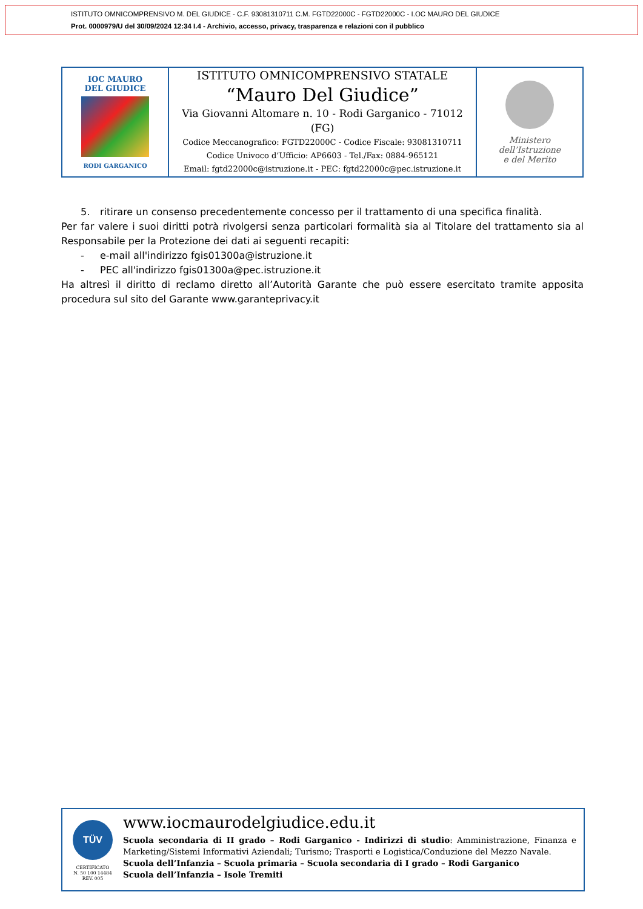ISTITUTO OMNICOMPRENSIVO M. DEL GIUDICE - C.F. 93081310711 C.M. FGTD22000C - FGTD22000C - I.OC MAURO DEL GIUDICE
Prot. 0000979/U del 30/09/2024 12:34 I.4 - Archivio, accesso, privacy, trasparenza e relazioni con il pubblico
| IOC MAURO DEL GIUDICE RODI GARGANICO | ISTITUTO OMNICOMPRENSIVO STATALE “Mauro Del Giudice” Via Giovanni Altomare n. 10 - Rodi Garganico - 71012 (FG) Codice Meccanografico: FGTD22000C - Codice Fiscale: 93081310711 Codice Univoco d’Ufficio: AP6603 - Tel./Fax: 0884-965121 Email: fgtd22000c@istruzione.it - PEC: fgtd22000c@pec.istruzione.it | Ministero dell’Istruzione e del Merito |
5. ritirare un consenso precedentemente concesso per il trattamento di una specifica finalità.
Per far valere i suoi diritti potrà rivolgersi senza particolari formalità sia al Titolare del trattamento sia al Responsabile per la Protezione dei dati ai seguenti recapiti:
- e-mail all'indirizzo fgis01300a@istruzione.it
- PEC all'indirizzo fgis01300a@pec.istruzione.it
Ha altresì il diritto di reclamo diretto all’Autorità Garante che può essere esercitato tramite apposita procedura sul sito del Garante www.garanteprivacy.it
TÜV
CERTIFICATO
N. 50 100 14484
REV. 005
www.iocmaurodelgiudice.edu.it
Scuola secondaria di II grado – Rodi Garganico - Indirizzi di studio: Amministrazione, Finanza e Marketing/Sistemi Informativi Aziendali; Turismo; Trasporti e Logistica/Conduzione del Mezzo Navale.
Scuola dell’Infanzia – Scuola primaria – Scuola secondaria di I grado – Rodi Garganico
Scuola dell’Infanzia – Isole Tremiti